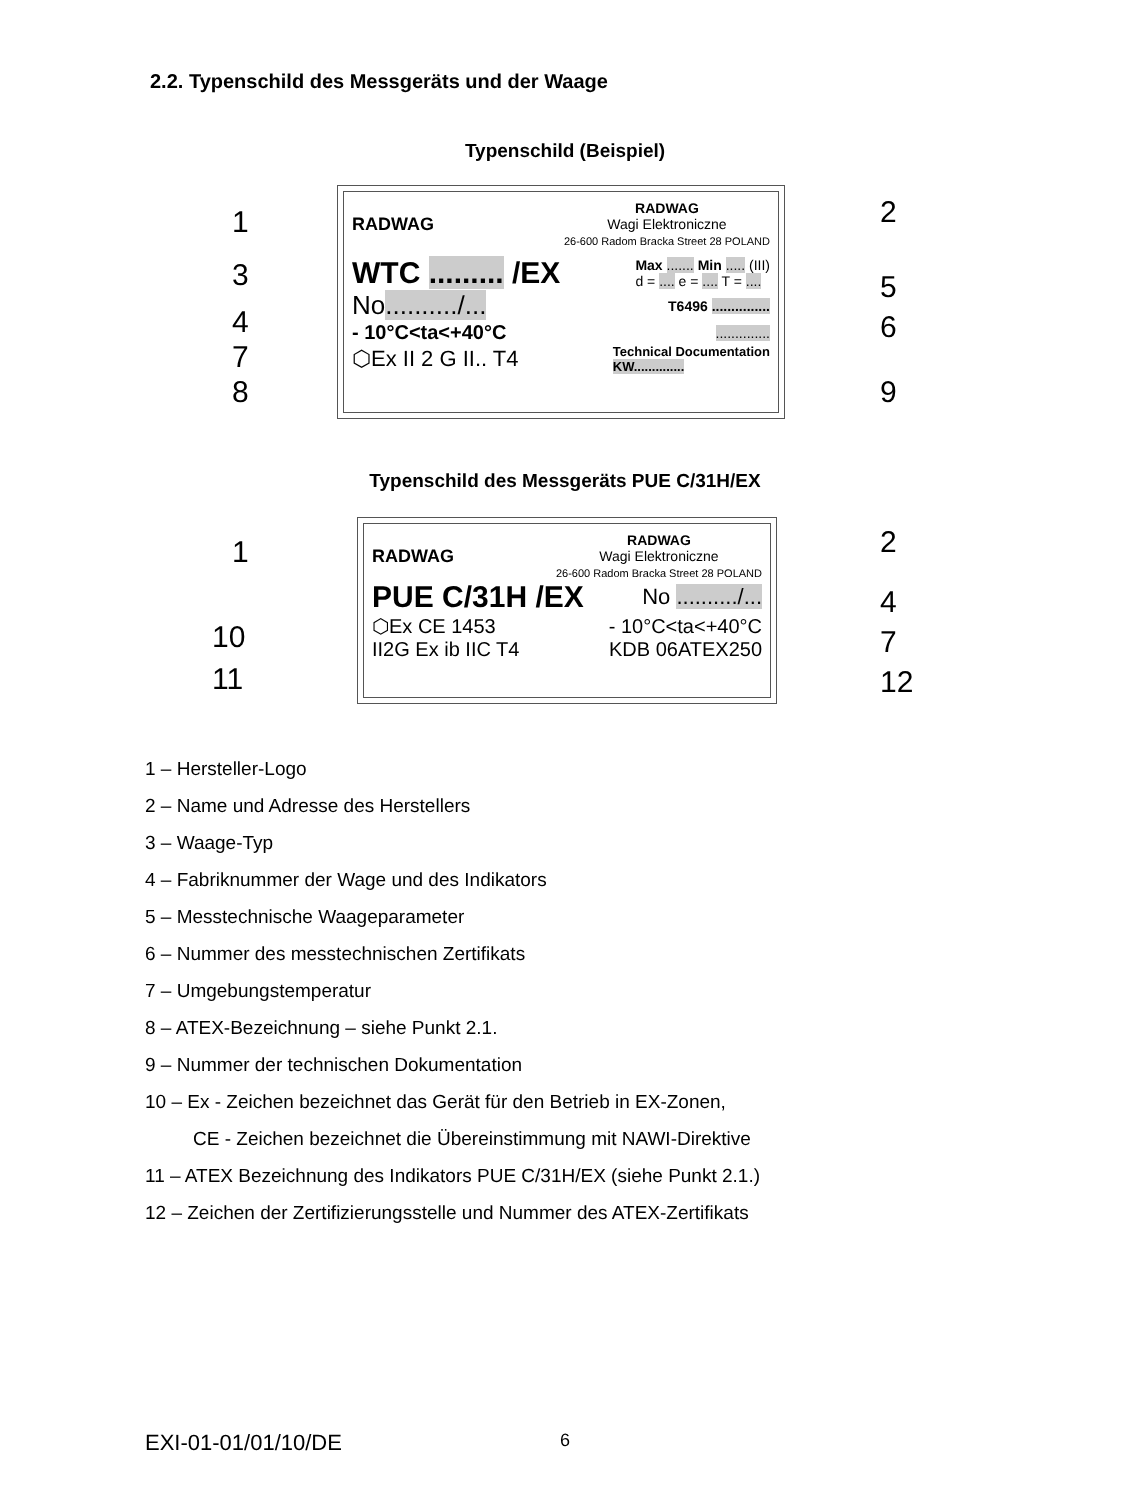2.2. Typenschild des Messgeräts und der Waage
Typenschild (Beispiel)
RADWAG
RADWAG
Wagi Elektroniczne
26-600 Radom Bracka Street 28 POLAND
WTC ......... /EX Max ....... Min ..... (III)
d = .... e = .... T = ....
No........../... T6496 ...............
- 10°C<ta<+40°C..............
⬡Ex II 2 G II.. T4 Technical Documentation
KW..............
1 2
3 5
4 6
7
8 9
Typenschild des Messgeräts PUE C/31H/EX
RADWAG
RADWAG
Wagi Elektroniczne
26-600 Radom Bracka Street 28 POLAND
PUE C/31H /EX No ........../...
⬡Ex CE 1453 - 10°C<ta<+40°C
II2G Ex ib IIC T4 KDB 06ATEX250
1 2
10
4
11
7
12
1 – Hersteller-Logo
2 – Name und Adresse des Herstellers
3 – Waage-Typ
4 – Fabriknummer der Wage und des Indikators
5 – Messtechnische Waageparameter
6 – Nummer des messtechnischen Zertifikats
7 – Umgebungstemperatur
8 – ATEX-Bezeichnung – siehe Punkt 2.1.
9 – Nummer der technischen Dokumentation
10 – Ex - Zeichen bezeichnet das Gerät für den Betrieb in EX-Zonen,
CE - Zeichen bezeichnet die Übereinstimmung mit NAWI-Direktive
11 – ATEX Bezeichnung des Indikators PUE C/31H/EX (siehe Punkt 2.1.)
12 – Zeichen der Zertifizierungsstelle und Nummer des ATEX-Zertifikats
EXI-01-01/01/10/DE 6